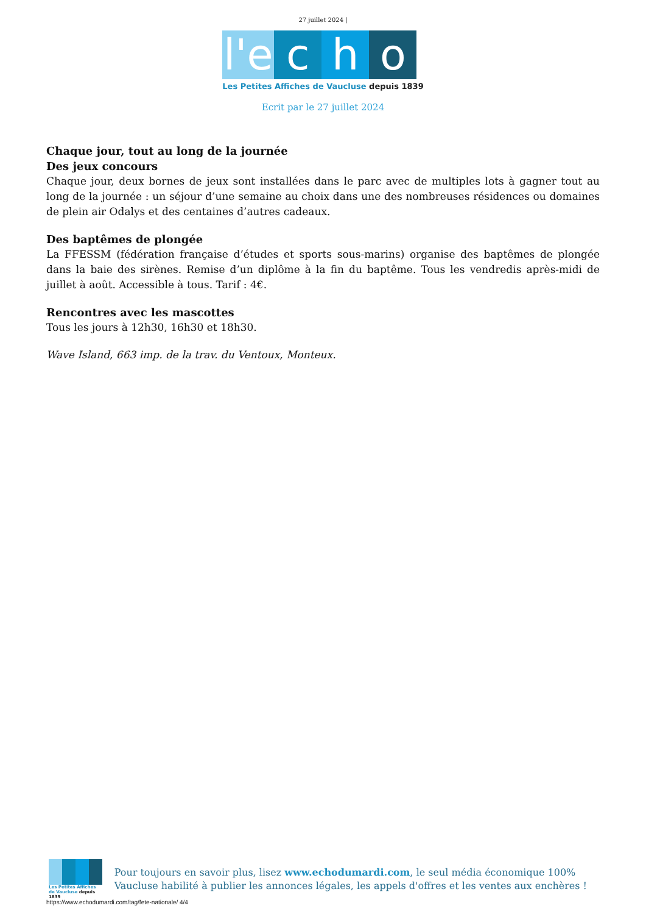27 juillet 2024 |
l'e
c
h
o
Les Petites Affiches de Vaucluse depuis 1839
Ecrit par le 27 juillet 2024
Chaque jour, tout au long de la journée
Des jeux concours
Chaque jour, deux bornes de jeux sont installées dans le parc avec de multiples lots à gagner tout au long de la journée : un séjour d’une semaine au choix dans une des nombreuses résidences ou domaines de plein air Odalys et des centaines d’autres cadeaux.
Des baptêmes de plongée
La FFESSM (fédération française d’études et sports sous-marins) organise des baptêmes de plongée dans la baie des sirènes. Remise d’un diplôme à la fin du baptême. Tous les vendredis après-midi de juillet à août. Accessible à tous. Tarif : 4€.
Rencontres avec les mascottes
Tous les jours à 12h30, 16h30 et 18h30.
Wave Island, 663 imp. de la trav. du Ventoux, Monteux.
Les Petites Affiches de Vaucluse depuis 1839
Pour toujours en savoir plus, lisez www.echodumardi.com, le seul média économique 100% Vaucluse habilité à publier les annonces légales, les appels d'offres et les ventes aux enchères !
https://www.echodumardi.com/tag/fete-nationale/ 4/4